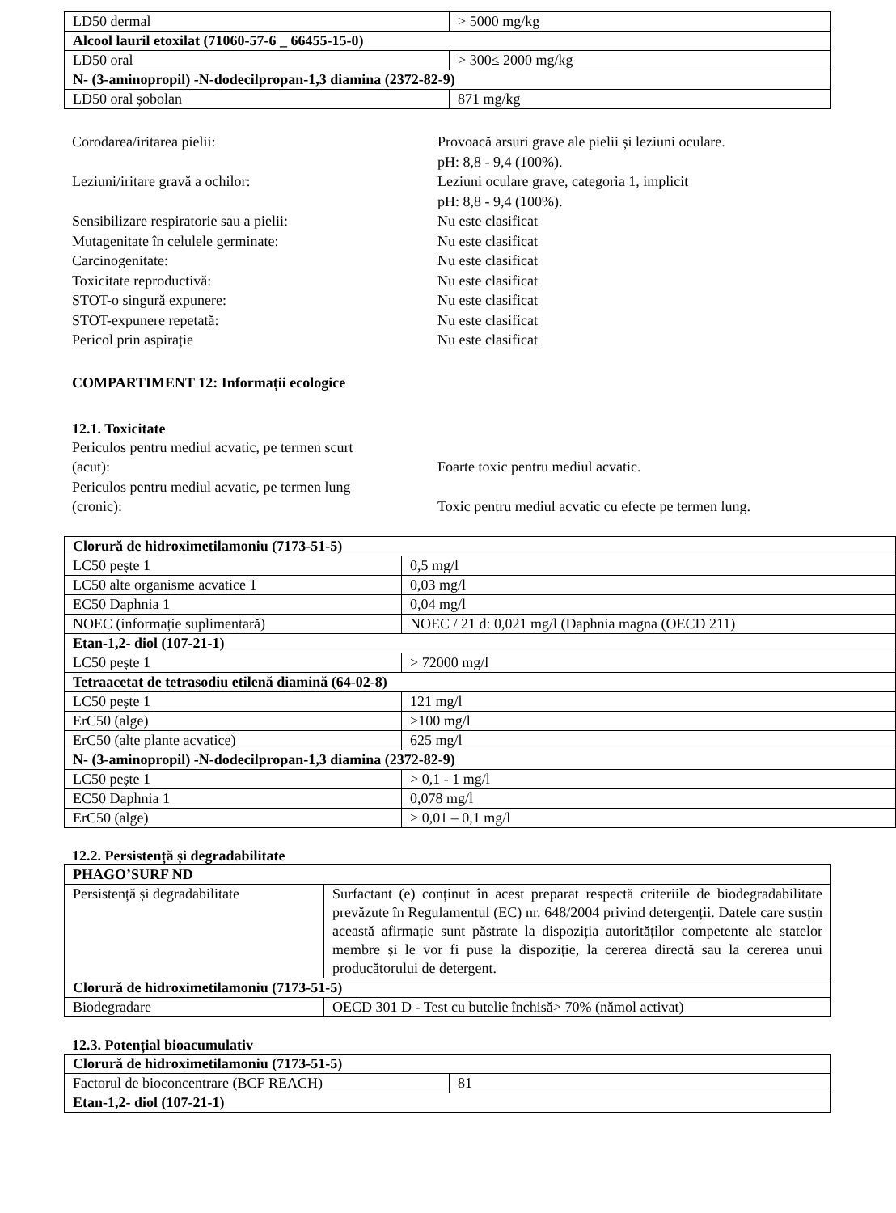| LD50 dermal | > 5000 mg/kg |
| Alcool lauril etoxilat (71060-57-6 _ 66455-15-0) | |
| LD50 oral | > 300≤ 2000 mg/kg |
| N- (3-aminopropil) -N-dodecilpropan-1,3 diamina (2372-82-9) | |
| LD50 oral șobolan | 871 mg/kg |
Corodarea/iritarea pielii:
Provoacă arsuri grave ale pielii și leziuni oculare.
pH: 8,8 - 9,4 (100%).
Leziuni/iritare gravă a ochilor:
Leziuni oculare grave, categoria 1, implicit
pH: 8,8 - 9,4 (100%).
Sensibilizare respiratorie sau a pielii:
Nu este clasificat
Mutagenitate în celulele germinate:
Nu este clasificat
Carcinogenitate:
Nu este clasificat
Toxicitate reproductivă:
Nu este clasificat
STOT-o singură expunere:
Nu este clasificat
STOT-expunere repetată:
Nu este clasificat
Pericol prin aspirație
Nu este clasificat
COMPARTIMENT 12: Informații ecologice
12.1. Toxicitate
Periculos pentru mediul acvatic, pe termen scurt
(acut):
Foarte toxic pentru mediul acvatic.
Periculos pentru mediul acvatic, pe termen lung
(cronic):
Toxic pentru mediul acvatic cu efecte pe termen lung.
| Clorură de hidroximetilamoniu (7173-51-5) | |
| LC50 pește 1 | 0,5 mg/l |
| LC50 alte organisme acvatice 1 | 0,03 mg/l |
| EC50 Daphnia 1 | 0,04 mg/l |
| NOEC (informație suplimentară) | NOEC / 21 d: 0,021 mg/l (Daphnia magna (OECD 211) |
| Etan-1,2- diol (107-21-1) | |
| LC50 pește 1 | > 72000 mg/l |
| Tetraacetat de tetrasodiu etilenă diamină (64-02-8) | |
| LC50 pește 1 | 121 mg/l |
| ErC50 (alge) | >100 mg/l |
| ErC50 (alte plante acvatice) | 625 mg/l |
| N- (3-aminopropil) -N-dodecilpropan-1,3 diamina (2372-82-9) | |
| LC50 pește 1 | > 0,1 - 1 mg/l |
| EC50 Daphnia 1 | 0,078 mg/l |
| ErC50 (alge) | > 0,01 – 0,1 mg/l |
12.2. Persistență și degradabilitate
| PHAGO’SURF ND | |
| Persistență și degradabilitate | Surfactant (e) conținut în acest preparat respectă criteriile de biodegradabilitate prevăzute în Regulamentul (EC) nr. 648/2004 privind detergenții. Datele care susțin această afirmație sunt păstrate la dispoziția autorităților competente ale statelor membre și le vor fi puse la dispoziție, la cererea directă sau la cererea unui producătorului de detergent. |
| Clorură de hidroximetilamoniu (7173-51-5) | |
| Biodegradare | OECD 301 D - Test cu butelie închisă> 70% (nămol activat) |
12.3. Potențial bioacumulativ
| Clorură de hidroximetilamoniu (7173-51-5) | |
| Factorul de bioconcentrare (BCF REACH) | 81 |
| Etan-1,2- diol (107-21-1) | |